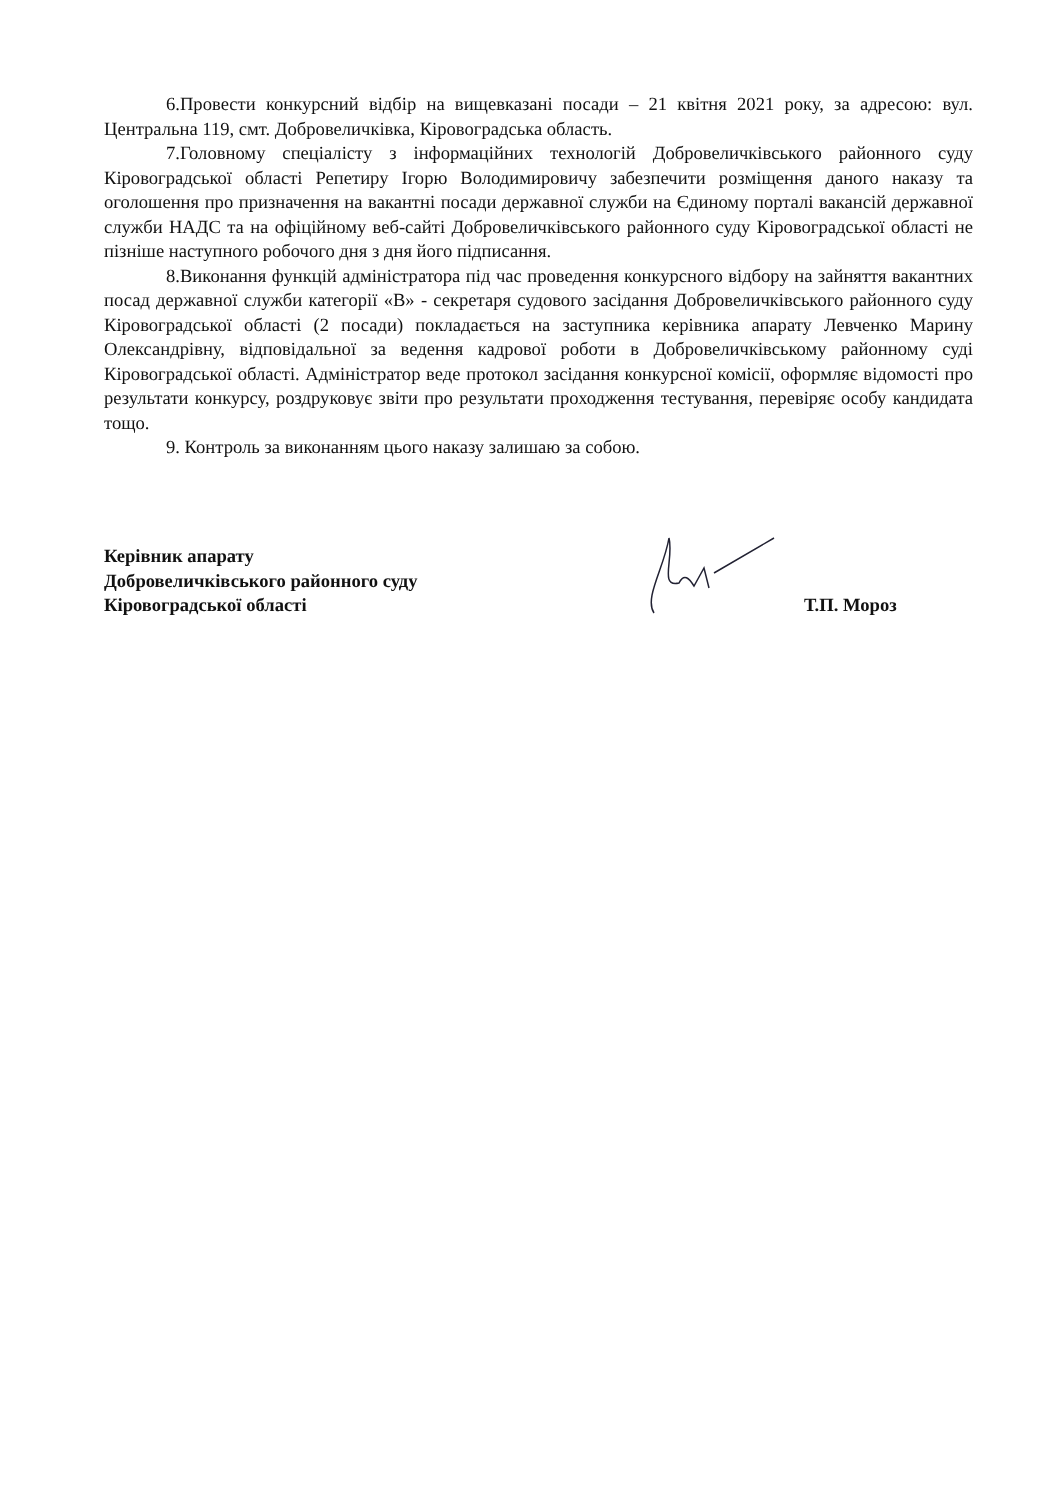6.Провести конкурсний відбір на вищевказані посади – 21 квітня 2021 року, за адресою: вул. Центральна 119, смт. Добровеличківка, Кіровоградська область.
7.Головному спеціалісту з інформаційних технологій Добровеличківського районного суду Кіровоградської області Репетиру Ігорю Володимировичу забезпечити розміщення даного наказу та оголошення про призначення на вакантні посади державної служби на Єдиному порталі вакансій державної служби НАДС та на офіційному веб-сайті Добровеличківського районного суду Кіровоградської області не пізніше наступного робочого дня з дня його підписання.
8.Виконання функцій адміністратора під час проведення конкурсного відбору на зайняття вакантних посад державної служби категорії «В» - секретаря судового засідання Добровеличківського районного суду Кіровоградської області (2 посади) покладається на заступника керівника апарату Левченко Марину Олександрівну, відповідальної за ведення кадрової роботи в Добровеличківському районному суді Кіровоградської області. Адміністратор веде протокол засідання конкурсної комісії, оформляє відомості про результати конкурсу, роздруковує звіти про результати проходження тестування, перевіряє особу кандидата тощо.
9. Контроль за виконанням цього наказу залишаю за собою.
Керівник апарату
Добровеличківського районного суду
Кіровоградської області
Т.П. Мороз